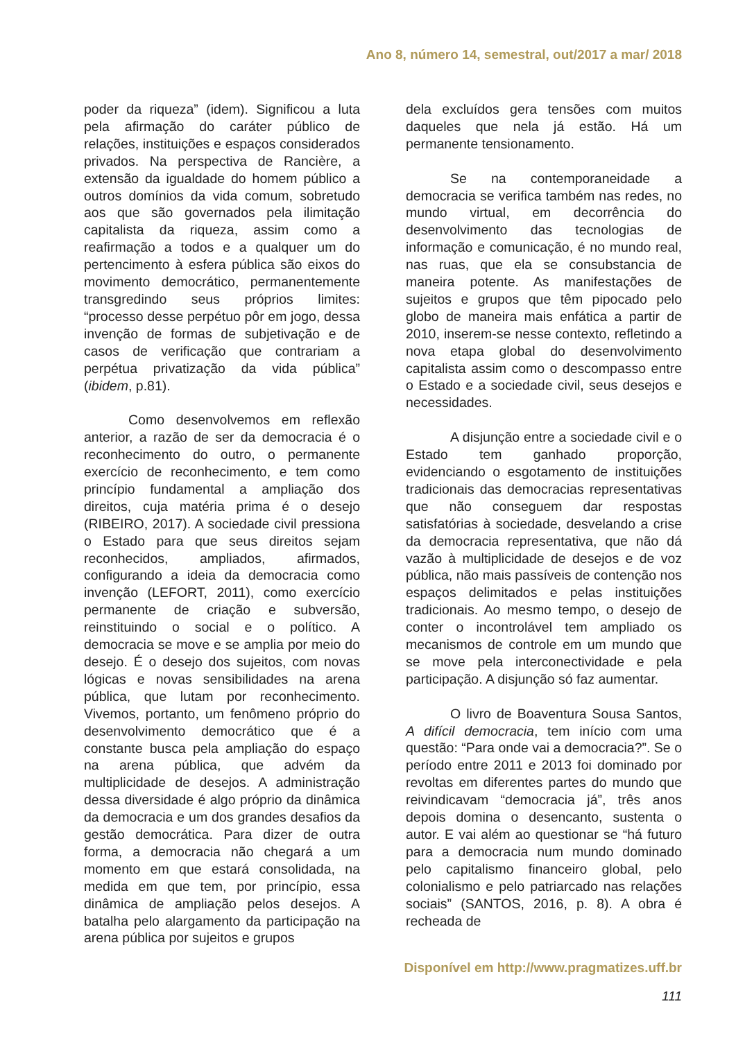Ano 8, número 14, semestral, out/2017 a mar/ 2018
poder da riqueza” (idem). Significou a luta pela afirmação do caráter público de relações, instituições e espaços considerados privados. Na perspectiva de Rancière, a extensão da igualdade do homem público a outros domínios da vida comum, sobretudo aos que são governados pela ilimitação capitalista da riqueza, assim como a reafirmação a todos e a qualquer um do pertencimento à esfera pública são eixos do movimento democrático, permanentemente transgredindo seus próprios limites: “processo desse perpétuo pôr em jogo, dessa invenção de formas de subjetivação e de casos de verificação que contrariam a perpétua privatização da vida pública” (ibidem, p.81).
Como desenvolvemos em reflexão anterior, a razão de ser da democracia é o reconhecimento do outro, o permanente exercício de reconhecimento, e tem como princípio fundamental a ampliação dos direitos, cuja matéria prima é o desejo (RIBEIRO, 2017). A sociedade civil pressiona o Estado para que seus direitos sejam reconhecidos, ampliados, afirmados, configurando a ideia da democracia como invenção (LEFORT, 2011), como exercício permanente de criação e subversão, reinstituindo o social e o político. A democracia se move e se amplia por meio do desejo. É o desejo dos sujeitos, com novas lógicas e novas sensibilidades na arena pública, que lutam por reconhecimento. Vivemos, portanto, um fenômeno próprio do desenvolvimento democrático que é a constante busca pela ampliação do espaço na arena pública, que advém da multiplicidade de desejos. A administração dessa diversidade é algo próprio da dinâmica da democracia e um dos grandes desafios da gestão democrática. Para dizer de outra forma, a democracia não chegará a um momento em que estará consolidada, na medida em que tem, por princípio, essa dinâmica de ampliação pelos desejos. A batalha pelo alargamento da participação na arena pública por sujeitos e grupos
dela excluídos gera tensões com muitos daqueles que nela já estão. Há um permanente tensionamento.
Se na contemporaneidade a democracia se verifica também nas redes, no mundo virtual, em decorrência do desenvolvimento das tecnologias de informação e comunicação, é no mundo real, nas ruas, que ela se consubstancia de maneira potente. As manifestações de sujeitos e grupos que têm pipocado pelo globo de maneira mais enfática a partir de 2010, inserem-se nesse contexto, refletindo a nova etapa global do desenvolvimento capitalista assim como o descompasso entre o Estado e a sociedade civil, seus desejos e necessidades.
A disjunção entre a sociedade civil e o Estado tem ganhado proporção, evidenciando o esgotamento de instituições tradicionais das democracias representativas que não conseguem dar respostas satisfatórias à sociedade, desvelando a crise da democracia representativa, que não dá vazão à multiplicidade de desejos e de voz pública, não mais passíveis de contenção nos espaços delimitados e pelas instituições tradicionais. Ao mesmo tempo, o desejo de conter o incontrolável tem ampliado os mecanismos de controle em um mundo que se move pela interconectividade e pela participação. A disjunção só faz aumentar.
O livro de Boaventura Sousa Santos, A difícil democracia, tem início com uma questão: “Para onde vai a democracia?”. Se o período entre 2011 e 2013 foi dominado por revoltas em diferentes partes do mundo que reivindicavam “democracia já”, três anos depois domina o desencanto, sustenta o autor. E vai além ao questionar se “há futuro para a democracia num mundo dominado pelo capitalismo financeiro global, pelo colonialismo e pelo patriarcado nas relações sociais” (SANTOS, 2016, p. 8). A obra é recheada de
Disponível em http://www.pragmatizes.uff.br
111